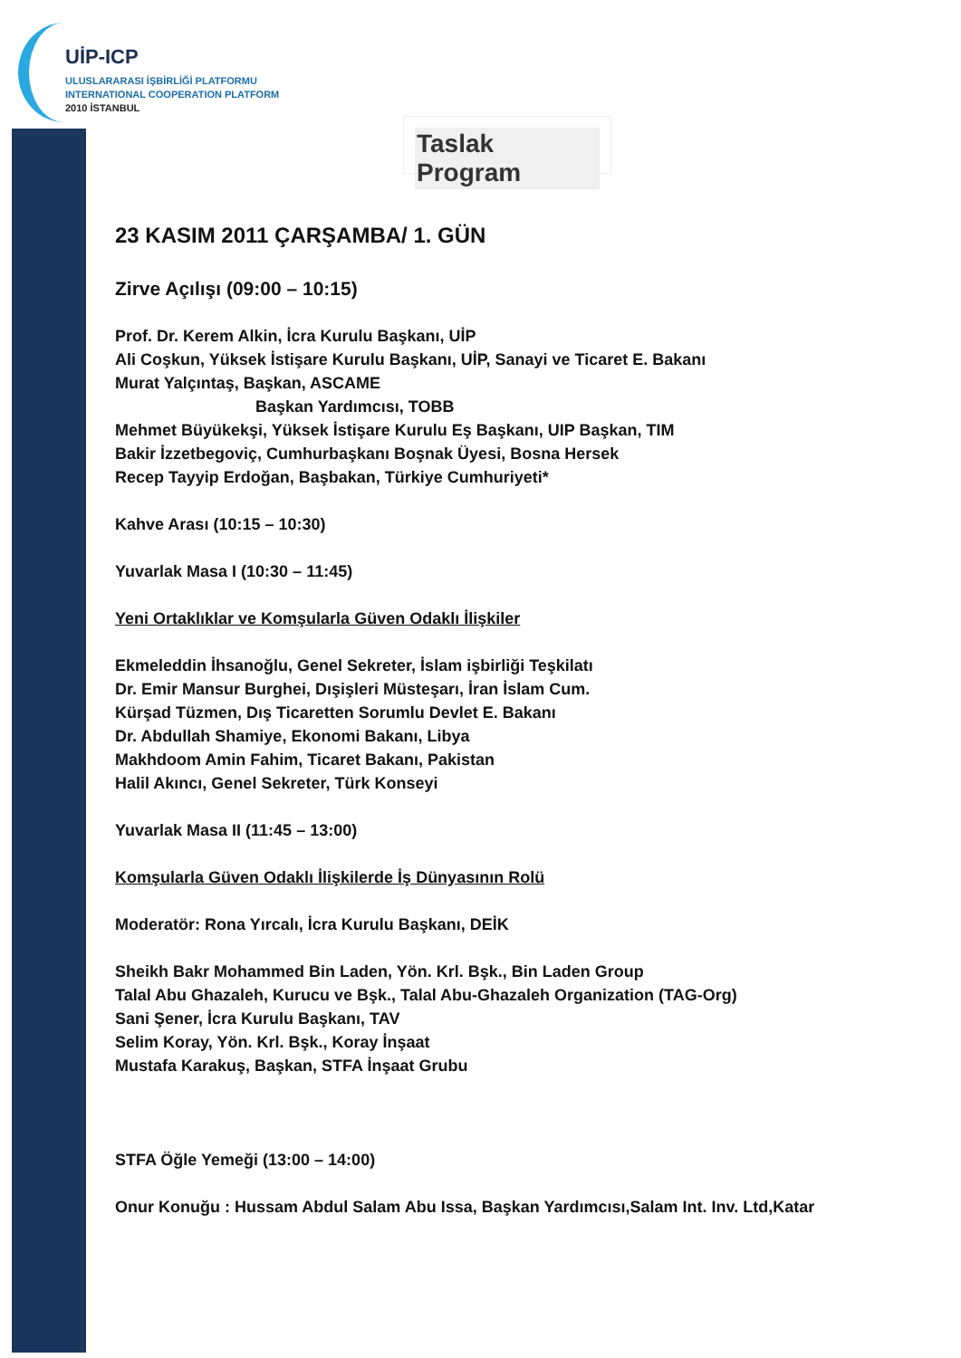UİP-ICP
ULUSLARARASI İŞBİRLİĞİ PLATFORMU
INTERNATIONAL COOPERATION PLATFORM
2010 İSTANBUL
Taslak Program
23 KASIM 2011 ÇARŞAMBA/ 1. GÜN
Zirve Açılışı (09:00 – 10:15)
Prof. Dr. Kerem Alkin, İcra Kurulu Başkanı, UİP
Ali Coşkun, Yüksek İstişare Kurulu Başkanı, UİP, Sanayi ve Ticaret E. Bakanı
Murat Yalçıntaş, Başkan, ASCAME
Başkan Yardımcısı, TOBB
Mehmet Büyükekşi, Yüksek İstişare Kurulu Eş Başkanı, UIP Başkan, TIM
Bakir İzzetbegoviç, Cumhurbaşkanı Boşnak Üyesi, Bosna Hersek
Recep Tayyip Erdoğan, Başbakan, Türkiye Cumhuriyeti*
Kahve Arası (10:15 – 10:30)
Yuvarlak Masa I (10:30 – 11:45)
Yeni Ortaklıklar ve Komşularla Güven Odaklı İlişkiler
Ekmeleddin İhsanoğlu, Genel Sekreter, İslam işbirliği Teşkilatı
Dr. Emir Mansur Burghei, Dışişleri Müsteşarı, İran İslam Cum.
Kürşad Tüzmen, Dış Ticaretten Sorumlu Devlet E. Bakanı
Dr. Abdullah Shamiye, Ekonomi Bakanı, Libya
Makhdoom Amin Fahim, Ticaret Bakanı, Pakistan
Halil Akıncı, Genel Sekreter, Türk Konseyi
Yuvarlak Masa II (11:45 – 13:00)
Komşularla Güven Odaklı İlişkilerde İş Dünyasının Rolü
Moderatör: Rona Yırcalı, İcra Kurulu Başkanı, DEİK
Sheikh Bakr Mohammed Bin Laden, Yön. Krl. Bşk., Bin Laden Group
Talal Abu Ghazaleh, Kurucu ve Bşk., Talal Abu-Ghazaleh Organization (TAG-Org)
Sani Şener, İcra Kurulu Başkanı, TAV
Selim Koray, Yön. Krl. Bşk., Koray İnşaat
Mustafa Karakuş, Başkan, STFA İnşaat Grubu
STFA Öğle Yemeği (13:00 – 14:00)
Onur Konuğu : Hussam Abdul Salam Abu Issa, Başkan Yardımcısı,Salam Int. Inv. Ltd,Katar